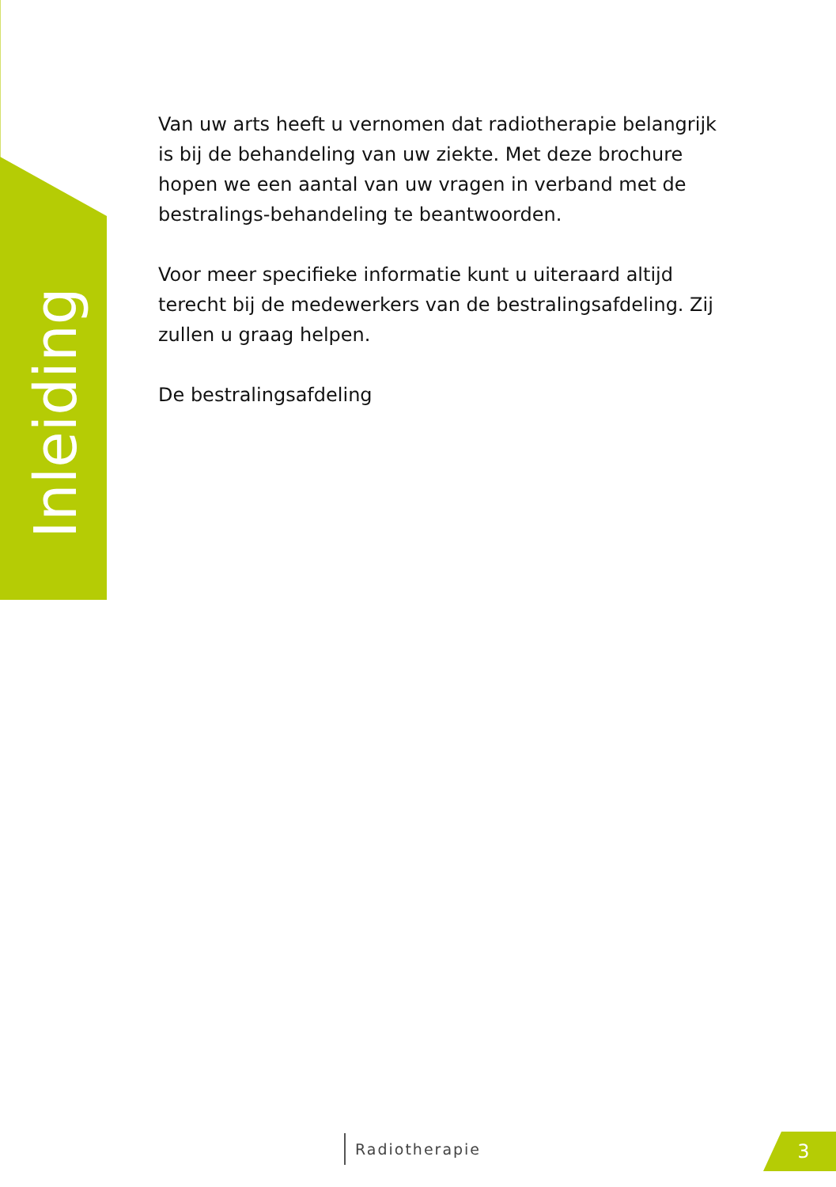Inleiding
Van uw arts heeft u vernomen dat radiotherapie belangrijk is bij de behandeling van uw ziekte. Met deze brochure hopen we een aantal van uw vragen in verband met de bestralings-behandeling te beantwoorden.
Voor meer specifieke informatie kunt u uiteraard altijd terecht bij de medewerkers van de bestralingsafdeling. Zij zullen u graag helpen.
De bestralingsafdeling
Radiotherapie 3